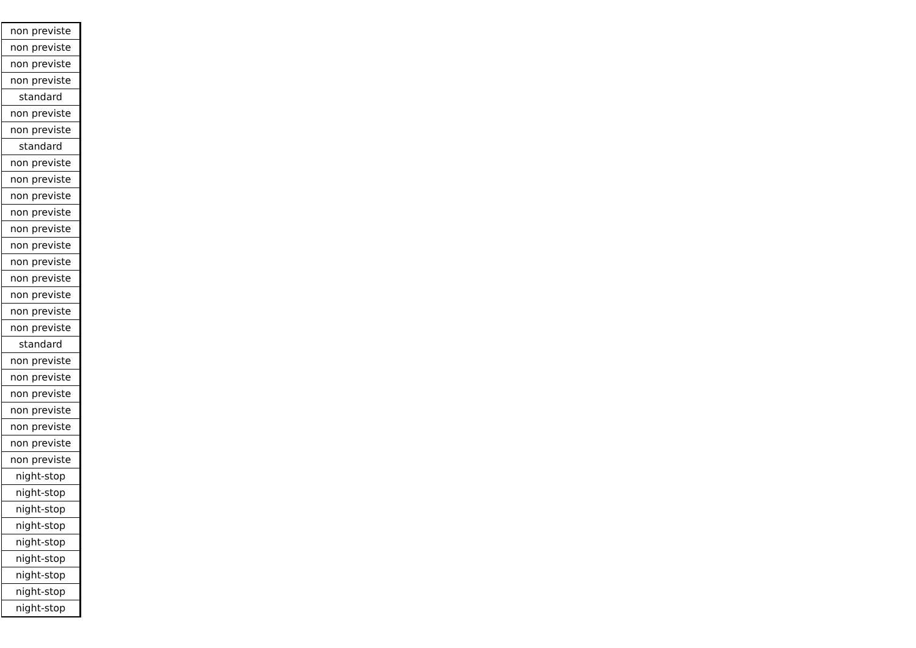| non previste |
| non previste |
| non previste |
| non previste |
| standard |
| non previste |
| non previste |
| standard |
| non previste |
| non previste |
| non previste |
| non previste |
| non previste |
| non previste |
| non previste |
| non previste |
| non previste |
| non previste |
| non previste |
| standard |
| non previste |
| non previste |
| non previste |
| non previste |
| non previste |
| non previste |
| non previste |
| night-stop |
| night-stop |
| night-stop |
| night-stop |
| night-stop |
| night-stop |
| night-stop |
| night-stop |
| night-stop |